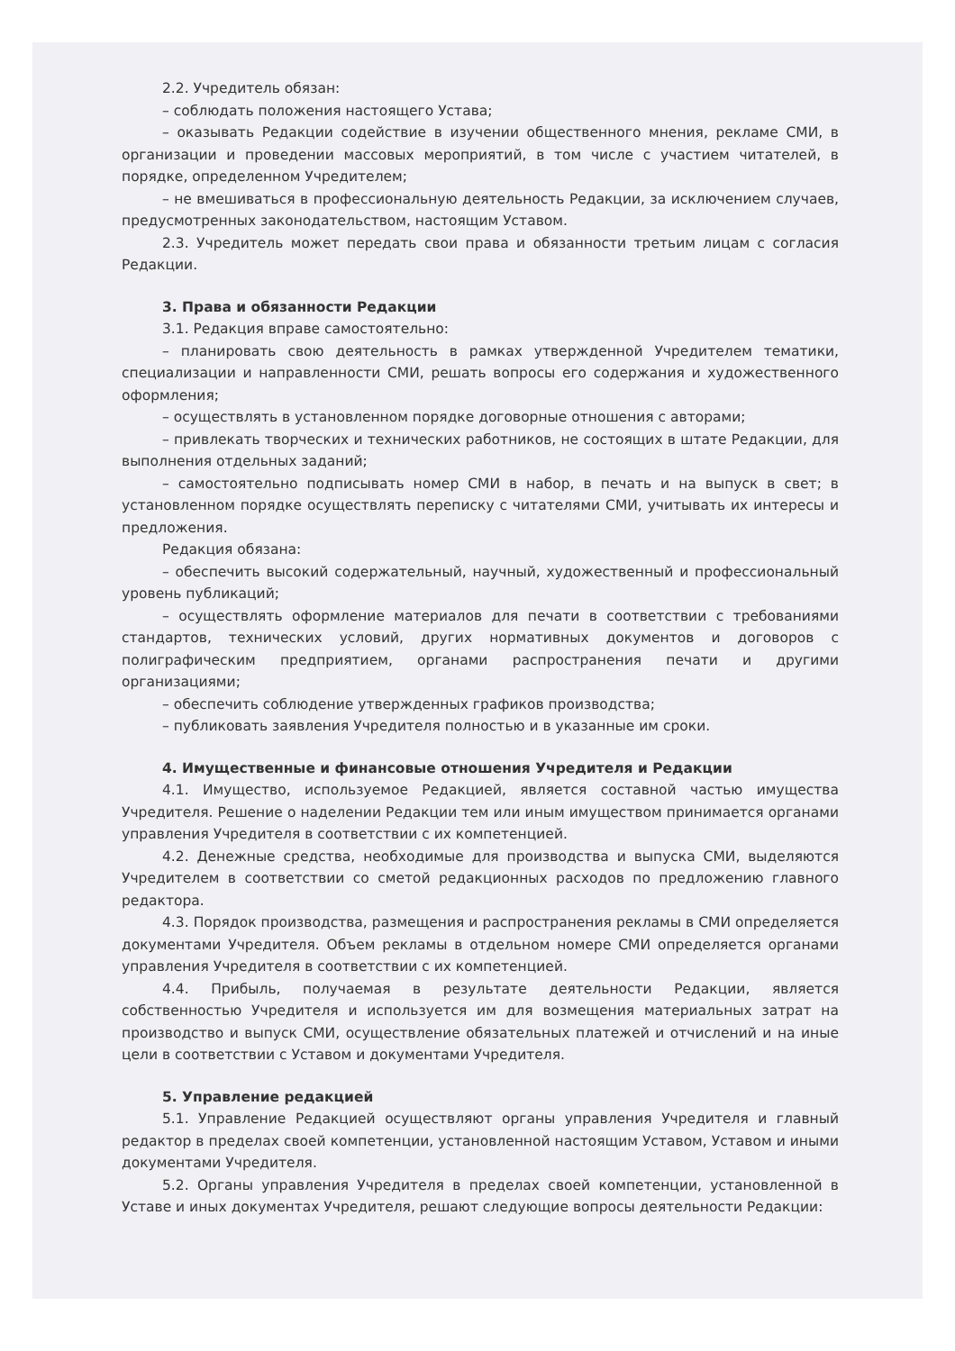2.2. Учредитель обязан:
– соблюдать положения настоящего Устава;
– оказывать Редакции содействие в изучении общественного мнения, рекламе СМИ, в организации и проведении массовых мероприятий, в том числе с участием читателей, в порядке, определенном Учредителем;
– не вмешиваться в профессиональную деятельность Редакции, за исключением случаев, предусмотренных законодательством, настоящим Уставом.
2.3. Учредитель может передать свои права и обязанности третьим лицам с согласия Редакции.
3. Права и обязанности Редакции
3.1. Редакция вправе самостоятельно:
– планировать свою деятельность в рамках утвержденной Учредителем тематики, специализации и направленности СМИ, решать вопросы его содержания и художественного оформления;
– осуществлять в установленном порядке договорные отношения с авторами;
– привлекать творческих и технических работников, не состоящих в штате Редакции, для выполнения отдельных заданий;
– самостоятельно подписывать номер СМИ в набор, в печать и на выпуск в свет; в установленном порядке осуществлять переписку с читателями СМИ, учитывать их интересы и предложения.
Редакция обязана:
– обеспечить высокий содержательный, научный, художественный и профессиональный уровень публикаций;
– осуществлять оформление материалов для печати в соответствии с требованиями стандартов, технических условий, других нормативных документов и договоров с полиграфическим предприятием, органами распространения печати и другими организациями;
– обеспечить соблюдение утвержденных графиков производства;
– публиковать заявления Учредителя полностью и в указанные им сроки.
4. Имущественные и финансовые отношения Учредителя и Редакции
4.1. Имущество, используемое Редакцией, является составной частью имущества Учредителя. Решение о наделении Редакции тем или иным имуществом принимается органами управления Учредителя в соответствии с их компетенцией.
4.2. Денежные средства, необходимые для производства и выпуска СМИ, выделяются Учредителем в соответствии со сметой редакционных расходов по предложению главного редактора.
4.3. Порядок производства, размещения и распространения рекламы в СМИ определяется документами Учредителя. Объем рекламы в отдельном номере СМИ определяется органами управления Учредителя в соответствии с их компетенцией.
4.4. Прибыль, получаемая в результате деятельности Редакции, является собственностью Учредителя и используется им для возмещения материальных затрат на производство и выпуск СМИ, осуществление обязательных платежей и отчислений и на иные цели в соответствии с Уставом и документами Учредителя.
5. Управление редакцией
5.1. Управление Редакцией осуществляют органы управления Учредителя и главный редактор в пределах своей компетенции, установленной настоящим Уставом, Уставом и иными документами Учредителя.
5.2. Органы управления Учредителя в пределах своей компетенции, установленной в Уставе и иных документах Учредителя, решают следующие вопросы деятельности Редакции: